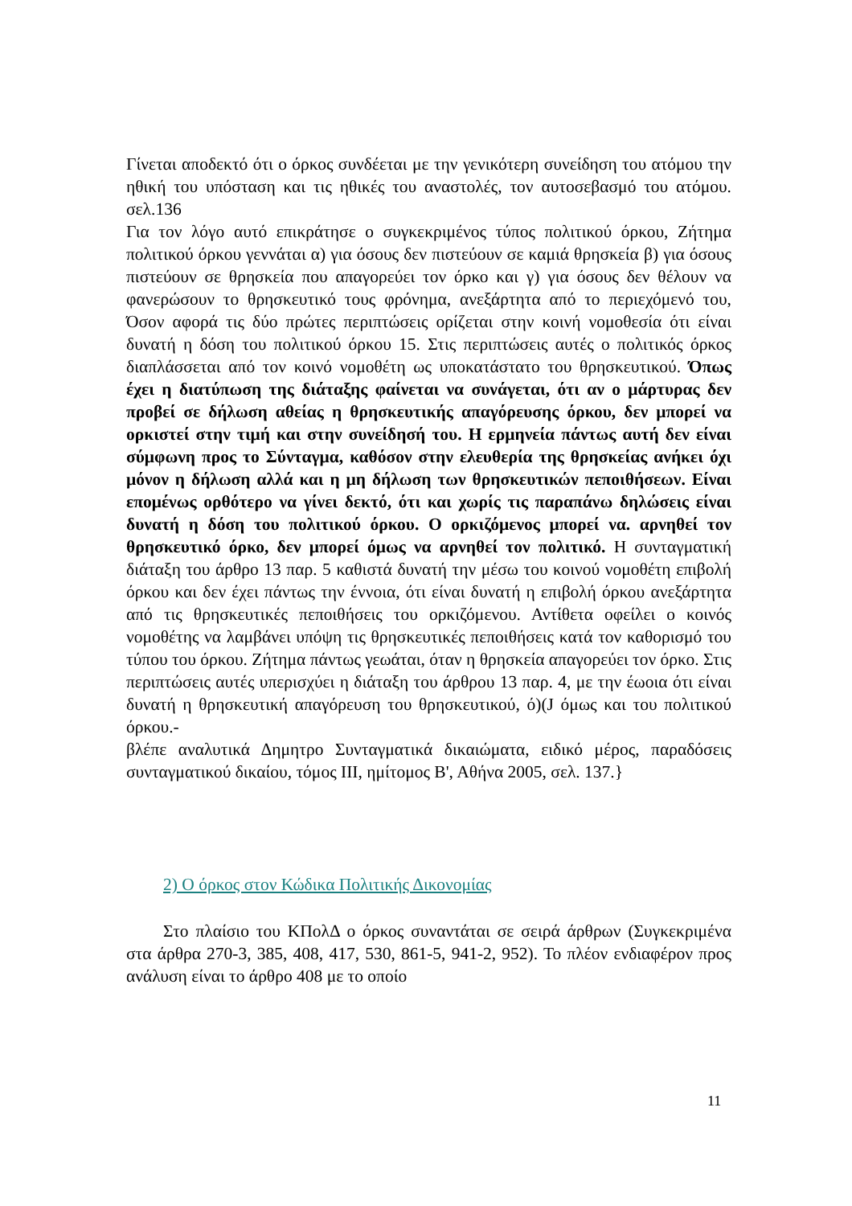Γίνεται αποδεκτό ότι ο όρκος συνδέεται με την γενικότερη συνείδηση του ατόμου την ηθική του υπόσταση και τις ηθικές του αναστολές, τον αυτοσεβασμό του ατόμου. σελ.136
Για τον λόγο αυτό επικράτησε ο συγκεκριμένος τύπος πολιτικού όρκου, Ζήτημα πολιτικού όρκου γεννάται α) για όσους δεν πιστεύουν σε καμιά θρησκεία β) για όσους πιστεύουν σε θρησκεία που απαγορεύει τον όρκο και γ) για όσους δεν θέλουν να φανερώσουν το θρησκευτικό τους φρόνημα, ανεξάρτητα από το περιεχόμενό του, Όσον αφορά τις δύο πρώτες περιπτώσεις ορίζεται στην κοινή νομοθεσία ότι είναι δυνατή η δόση του πολιτικού όρκου 15. Στις περιπτώσεις αυτές ο πολιτικός όρκος διαπλάσσεται από τον κοινό νομοθέτη ως υποκατάστατο του θρησκευτικού. Όπως έχει η διατύπωση της διάταξης φαίνεται να συνάγεται, ότι αν ο μάρτυρας δεν προβεί σε δήλωση αθείας η θρησκευτικής απαγόρευσης όρκου, δεν μπορεί να ορκιστεί στην τιμή και στην συνείδησή του. Η ερμηνεία πάντως αυτή δεν είναι σύμφωνη προς το Σύνταγμα, καθόσον στην ελευθερία της θρησκείας ανήκει όχι μόνον η δήλωση αλλά και η μη δήλωση των θρησκευτικών πεποιθήσεων. Είναι επομένως ορθότερο να γίνει δεκτό, ότι και χωρίς τις παραπάνω δηλώσεις είναι δυνατή η δόση του πολιτικού όρκου. Ο ορκιζόμενος μπορεί να. αρνηθεί τον θρησκευτικό όρκο, δεν μπορεί όμως να αρνηθεί τον πολιτικό. Η συνταγματική διάταξη του άρθρο 13 παρ. 5 καθιστά δυνατή την μέσω του κοινού νομοθέτη επιβολή όρκου και δεν έχει πάντως την έννοια, ότι είναι δυνατή η επιβολή όρκου ανεξάρτητα από τις θρησκευτικές πεποιθήσεις του ορκιζόμενου. Αντίθετα οφείλει ο κοινός νομοθέτης να λαμβάνει υπόψη τις θρησκευτικές πεποιθήσεις κατά τον καθορισμό του τύπου του όρκου. Ζήτημα πάντως γεωάται, όταν η θρησκεία απαγορεύει τον όρκο. Στις περιπτώσεις αυτές υπερισχύει η διάταξη του άρθρου 13 παρ. 4, με την έωοια ότι είναι δυνατή η θρησκευτική απαγόρευση του θρησκευτικού, ό)(J όμως και του πολιτικού όρκου.-
βλέπε αναλυτικά Δημητρο Συνταγματικά δικαιώματα, ειδικό μέρος, παραδόσεις συνταγματικού δικαίου, τόμος III, ημίτομος Β', Αθήνα 2005, σελ. 137.}
2) Ο όρκος στον Κώδικα Πολιτικής Δικονομίας
Στο πλαίσιο του ΚΠολΔ ο όρκος συναντάται σε σειρά άρθρων (Συγκεκριμένα στα άρθρα 270-3, 385, 408, 417, 530, 861-5, 941-2, 952). Το πλέον ενδιαφέρον προς ανάλυση είναι το άρθρο 408 με το οποίο
11